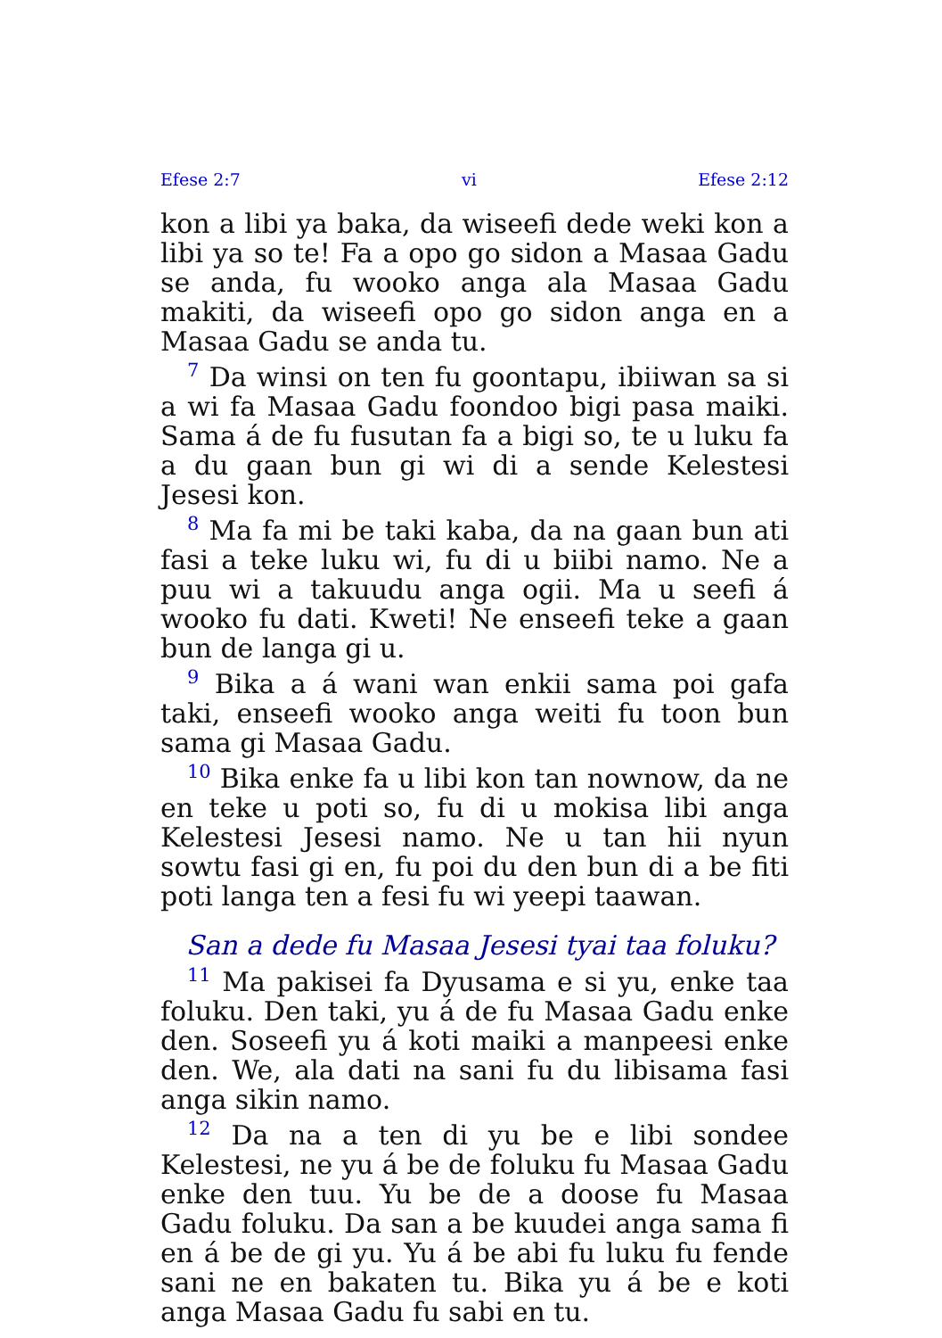Efese 2:7 vi Efese 2:12
kon a libi ya baka, da wiseefi dede weki kon a libi ya so te! Fa a opo go sidon a Masaa Gadu se anda, fu wooko anga ala Masaa Gadu makiti, da wiseefi opo go sidon anga en a Masaa Gadu se anda tu.
<sup>7</sup> Da winsi on ten fu goontapu, ibiiwan sa si a wi fa Masaa Gadu foondoo bigi pasa maiki. Sama á de fu fusutan fa a bigi so, te u luku fa a du gaan bun gi wi di a sende Kelestesi Jesesi kon.
<sup>8</sup> Ma fa mi be taki kaba, da na gaan bun ati fasi a teke luku wi, fu di u biibi namo. Ne a puu wi a takuudu anga ogii. Ma u seefi á wooko fu dati. Kweti! Ne enseefi teke a gaan bun de langa gi u.
<sup>9</sup> Bika a á wani wan enkii sama poi gafa taki, enseefi wooko anga weiti fu toon bun sama gi Masaa Gadu.
<sup>10</sup> Bika enke fa u libi kon tan nownow, da ne en teke u poti so, fu di u mokisa libi anga Kelestesi Jesesi namo. Ne u tan hii nyun sowtu fasi gi en, fu poi du den bun di a be fiti poti langa ten a fesi fu wi yeepi taawan.
San a dede fu Masaa Jesesi tyai taa foluku?
<sup>11</sup> Ma pakisei fa Dyusama e si yu, enke taa foluku. Den taki, yu á de fu Masaa Gadu enke den. Soseefi yu á koti maiki a manpeesi enke den. We, ala dati na sani fu du libisama fasi anga sikin namo.
<sup>12</sup> Da na a ten di yu be e libi sondee Kelestesi, ne yu á be de foluku fu Masaa Gadu enke den tuu. Yu be de a doose fu Masaa Gadu foluku. Da san a be kuudei anga sama fi en á be de gi yu. Yu á be abi fu luku fu fende sani ne en bakaten tu. Bika yu á be e koti anga Masaa Gadu fu sabi en tu.